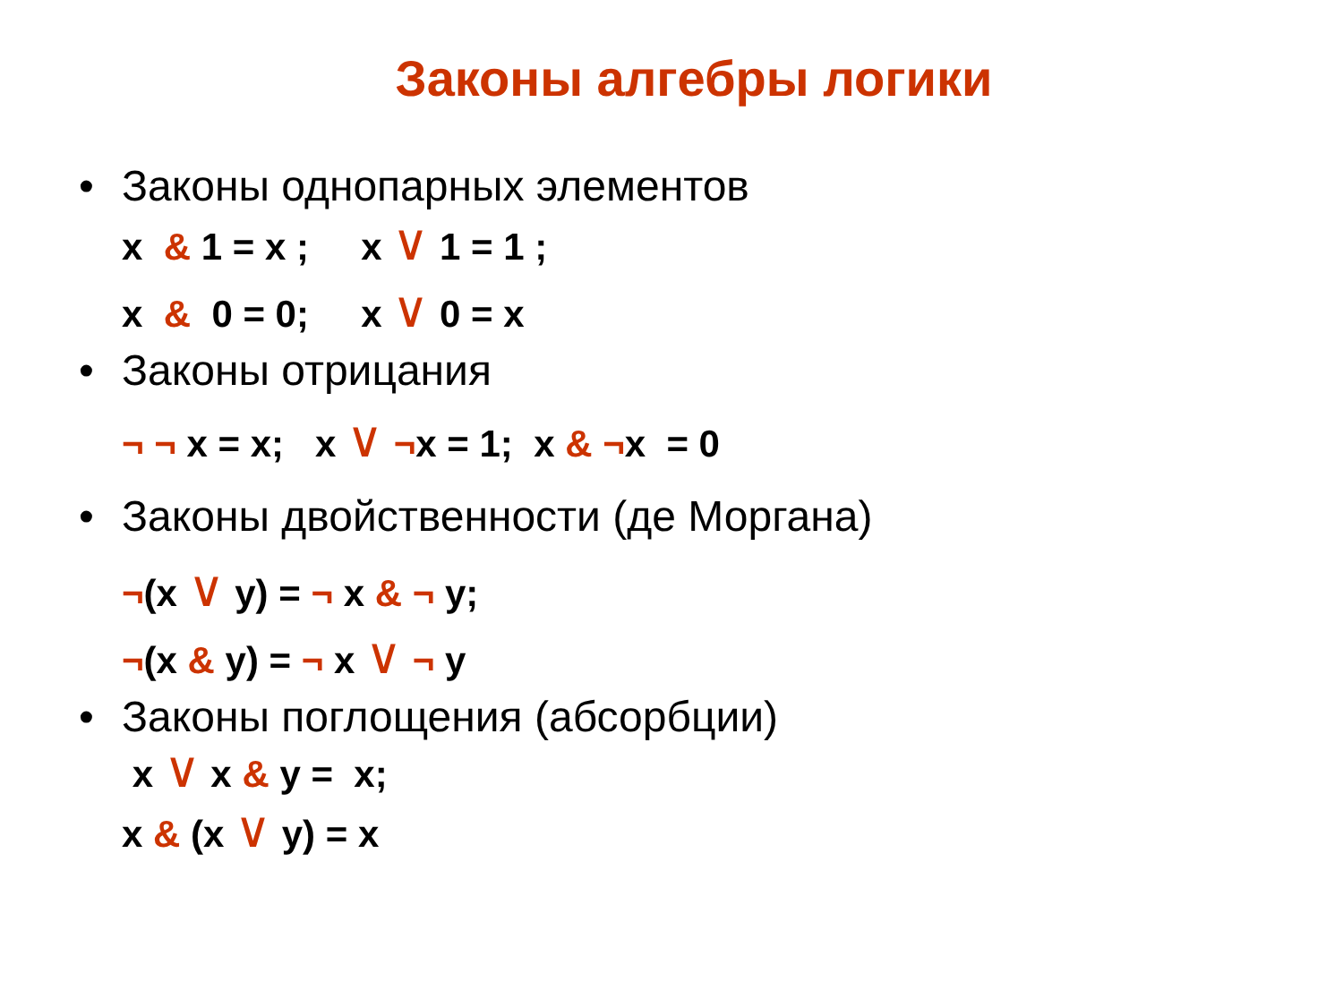Законы алгебры логики
• Законы однопарных элементов
x & 1 = x ; x ∨ 1 = 1 ;
x & 0 = 0; x ∨ 0 = x
• Законы отрицания
¬ ¬ x = x; x ∨ ¬x = 1; x & ¬x = 0
• Законы двойственности (де Моргана)
¬(x ∨ y) = ¬ x & ¬ y;
¬(x & y) = ¬ x ∨ ¬ y
• Законы поглощения (абсорбции)
x ∨ x & y = x;
x & (x ∨ y) = x